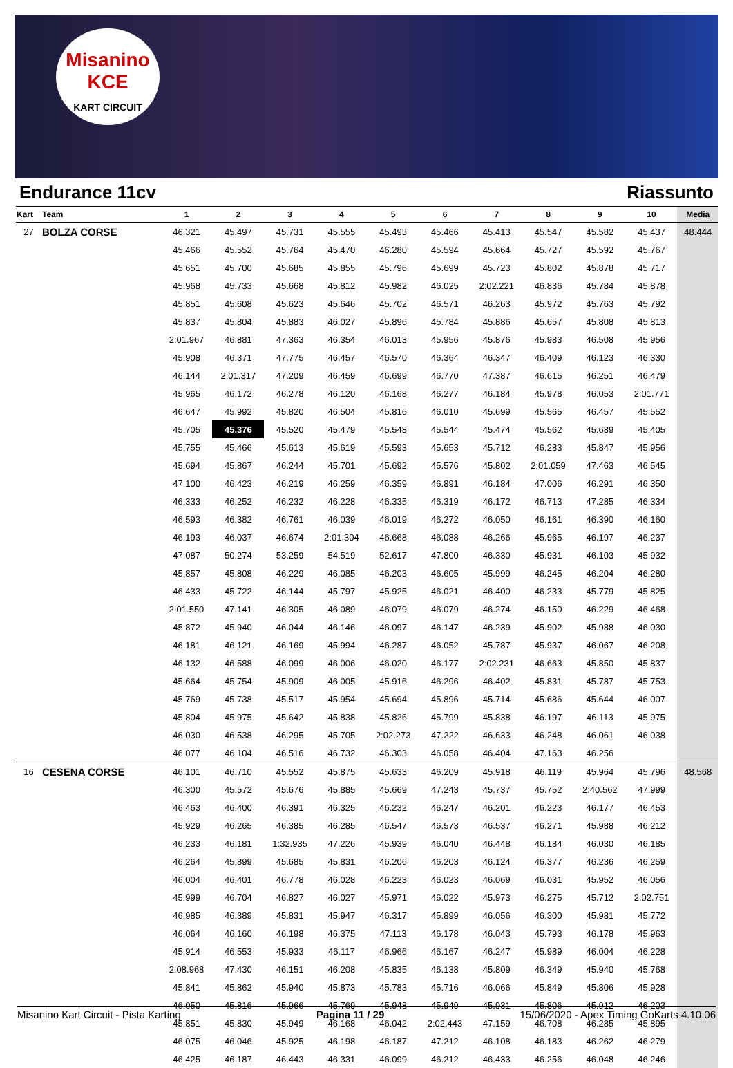Misanino
KCE
KART CIRCUIT
Endurance 11cv Riassunto
| Kart | Team | 1 | 2 | 3 | 4 | 5 | 6 | 7 | 8 | 9 | 10 | Media |
| --- | --- | --- | --- | --- | --- | --- | --- | --- | --- | --- | --- | --- |
| 27 | BOLZA CORSE | 46.321 | 45.497 | 45.731 | 45.555 | 45.493 | 45.466 | 45.413 | 45.547 | 45.582 | 45.437 | 48.444 |
| | | 45.466 | 45.552 | 45.764 | 45.470 | 46.280 | 45.594 | 45.664 | 45.727 | 45.592 | 45.767 | |
| | | 45.651 | 45.700 | 45.685 | 45.855 | 45.796 | 45.699 | 45.723 | 45.802 | 45.878 | 45.717 | |
| | | 45.968 | 45.733 | 45.668 | 45.812 | 45.982 | 46.025 | 2:02.221 | 46.836 | 45.784 | 45.878 | |
| | | 45.851 | 45.608 | 45.623 | 45.646 | 45.702 | 46.571 | 46.263 | 45.972 | 45.763 | 45.792 | |
| | | 45.837 | 45.804 | 45.883 | 46.027 | 45.896 | 45.784 | 45.886 | 45.657 | 45.808 | 45.813 | |
| | | 2:01.967 | 46.881 | 47.363 | 46.354 | 46.013 | 45.956 | 45.876 | 45.983 | 46.508 | 45.956 | |
| | | 45.908 | 46.371 | 47.775 | 46.457 | 46.570 | 46.364 | 46.347 | 46.409 | 46.123 | 46.330 | |
| | | 46.144 | 2:01.317 | 47.209 | 46.459 | 46.699 | 46.770 | 47.387 | 46.615 | 46.251 | 46.479 | |
| | | 45.965 | 46.172 | 46.278 | 46.120 | 46.168 | 46.277 | 46.184 | 45.978 | 46.053 | 2:01.771 | |
| | | 46.647 | 45.992 | 45.820 | 46.504 | 45.816 | 46.010 | 45.699 | 45.565 | 46.457 | 45.552 | |
| | | 45.705 | 45.376 | 45.520 | 45.479 | 45.548 | 45.544 | 45.474 | 45.562 | 45.689 | 45.405 | |
| | | 45.755 | 45.466 | 45.613 | 45.619 | 45.593 | 45.653 | 45.712 | 46.283 | 45.847 | 45.956 | |
| | | 45.694 | 45.867 | 46.244 | 45.701 | 45.692 | 45.576 | 45.802 | 2:01.059 | 47.463 | 46.545 | |
| | | 47.100 | 46.423 | 46.219 | 46.259 | 46.359 | 46.891 | 46.184 | 47.006 | 46.291 | 46.350 | |
| | | 46.333 | 46.252 | 46.232 | 46.228 | 46.335 | 46.319 | 46.172 | 46.713 | 47.285 | 46.334 | |
| | | 46.593 | 46.382 | 46.761 | 46.039 | 46.019 | 46.272 | 46.050 | 46.161 | 46.390 | 46.160 | |
| | | 46.193 | 46.037 | 46.674 | 2:01.304 | 46.668 | 46.088 | 46.266 | 45.965 | 46.197 | 46.237 | |
| | | 47.087 | 50.274 | 53.259 | 54.519 | 52.617 | 47.800 | 46.330 | 45.931 | 46.103 | 45.932 | |
| | | 45.857 | 45.808 | 46.229 | 46.085 | 46.203 | 46.605 | 45.999 | 46.245 | 46.204 | 46.280 | |
| | | 46.433 | 45.722 | 46.144 | 45.797 | 45.925 | 46.021 | 46.400 | 46.233 | 45.779 | 45.825 | |
| | | 2:01.550 | 47.141 | 46.305 | 46.089 | 46.079 | 46.079 | 46.274 | 46.150 | 46.229 | 46.468 | |
| | | 45.872 | 45.940 | 46.044 | 46.146 | 46.097 | 46.147 | 46.239 | 45.902 | 45.988 | 46.030 | |
| | | 46.181 | 46.121 | 46.169 | 45.994 | 46.287 | 46.052 | 45.787 | 45.937 | 46.067 | 46.208 | |
| | | 46.132 | 46.588 | 46.099 | 46.006 | 46.020 | 46.177 | 2:02.231 | 46.663 | 45.850 | 45.837 | |
| | | 45.664 | 45.754 | 45.909 | 46.005 | 45.916 | 46.296 | 46.402 | 45.831 | 45.787 | 45.753 | |
| | | 45.769 | 45.738 | 45.517 | 45.954 | 45.694 | 45.896 | 45.714 | 45.686 | 45.644 | 46.007 | |
| | | 45.804 | 45.975 | 45.642 | 45.838 | 45.826 | 45.799 | 45.838 | 46.197 | 46.113 | 45.975 | |
| | | 46.030 | 46.538 | 46.295 | 45.705 | 2:02.273 | 47.222 | 46.633 | 46.248 | 46.061 | 46.038 | |
| | | 46.077 | 46.104 | 46.516 | 46.732 | 46.303 | 46.058 | 46.404 | 47.163 | 46.256 | | |
| 16 | CESENA CORSE | 46.101 | 46.710 | 45.552 | 45.875 | 45.633 | 46.209 | 45.918 | 46.119 | 45.964 | 45.796 | 48.568 |
| | | 46.300 | 45.572 | 45.676 | 45.885 | 45.669 | 47.243 | 45.737 | 45.752 | 2:40.562 | 47.999 | |
| | | 46.463 | 46.400 | 46.391 | 46.325 | 46.232 | 46.247 | 46.201 | 46.223 | 46.177 | 46.453 | |
| | | 45.929 | 46.265 | 46.385 | 46.285 | 46.547 | 46.573 | 46.537 | 46.271 | 45.988 | 46.212 | |
| | | 46.233 | 46.181 | 1:32.935 | 47.226 | 45.939 | 46.040 | 46.448 | 46.184 | 46.030 | 46.185 | |
| | | 46.264 | 45.899 | 45.685 | 45.831 | 46.206 | 46.203 | 46.124 | 46.377 | 46.236 | 46.259 | |
| | | 46.004 | 46.401 | 46.778 | 46.028 | 46.223 | 46.023 | 46.069 | 46.031 | 45.952 | 46.056 | |
| | | 45.999 | 46.704 | 46.827 | 46.027 | 45.971 | 46.022 | 45.973 | 46.275 | 45.712 | 2:02.751 | |
| | | 46.985 | 46.389 | 45.831 | 45.947 | 46.317 | 45.899 | 46.056 | 46.300 | 45.981 | 45.772 | |
| | | 46.064 | 46.160 | 46.198 | 46.375 | 47.113 | 46.178 | 46.043 | 45.793 | 46.178 | 45.963 | |
| | | 45.914 | 46.553 | 45.933 | 46.117 | 46.966 | 46.167 | 46.247 | 45.989 | 46.004 | 46.228 | |
| | | 2:08.968 | 47.430 | 46.151 | 46.208 | 45.835 | 46.138 | 45.809 | 46.349 | 45.940 | 45.768 | |
| | | 45.841 | 45.862 | 45.940 | 45.873 | 45.783 | 45.716 | 46.066 | 45.849 | 45.806 | 45.928 | |
| | | 46.050 | 45.816 | 45.966 | 45.769 | 45.948 | 45.949 | 45.931 | 45.806 | 45.912 | 46.203 | |
| | | 45.851 | 45.830 | 45.949 | 46.168 | 46.042 | 2:02.443 | 47.159 | 46.708 | 46.285 | 45.895 | |
| | | 46.075 | 46.046 | 45.925 | 46.198 | 46.187 | 47.212 | 46.108 | 46.183 | 46.262 | 46.279 | |
| | | 46.425 | 46.187 | 46.443 | 46.331 | 46.099 | 46.212 | 46.433 | 46.256 | 46.048 | 46.246 | |
Misanino Kart Circuit - Pista Karting Pagina 11 / 29 15/06/2020 - Apex Timing GoKarts 4.10.06